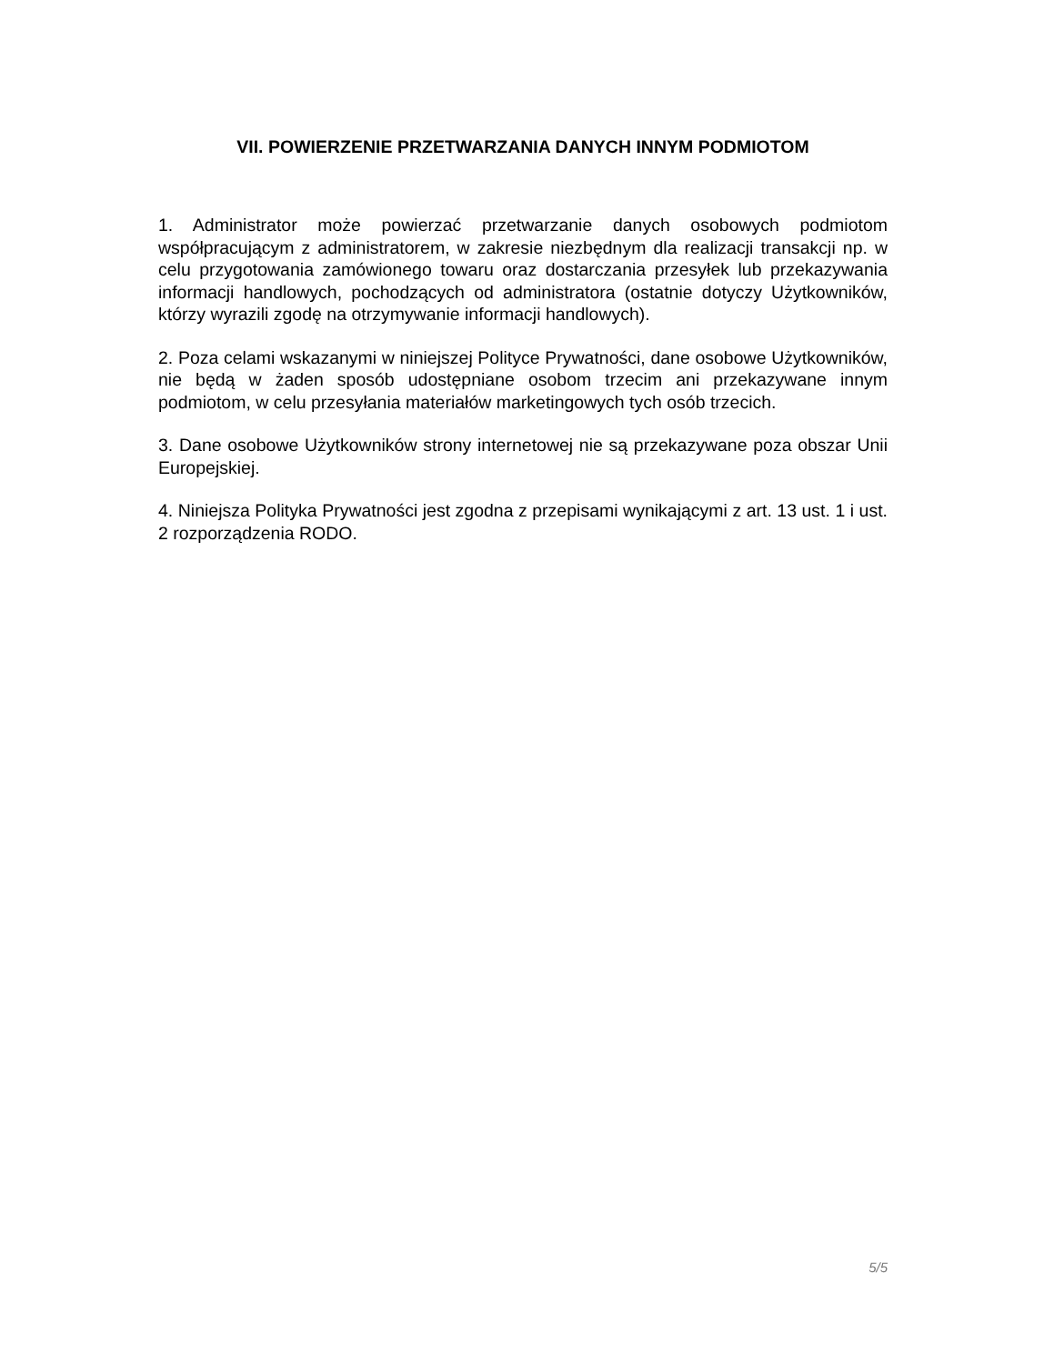VII. POWIERZENIE PRZETWARZANIA DANYCH INNYM PODMIOTOM
1. Administrator może powierzać przetwarzanie danych osobowych podmiotom współpracującym z administratorem, w zakresie niezbędnym dla realizacji transakcji np. w celu przygotowania zamówionego towaru oraz dostarczania przesyłek lub przekazywania informacji handlowych, pochodzących od administratora (ostatnie dotyczy Użytkowników, którzy wyrazili zgodę na otrzymywanie informacji handlowych).
2. Poza celami wskazanymi w niniejszej Polityce Prywatności, dane osobowe Użytkowników, nie będą w żaden sposób udostępniane osobom trzecim ani przekazywane innym podmiotom, w celu przesyłania materiałów marketingowych tych osób trzecich.
3. Dane osobowe Użytkowników strony internetowej nie są przekazywane poza obszar Unii Europejskiej.
4. Niniejsza Polityka Prywatności jest zgodna z przepisami wynikającymi z art. 13 ust. 1 i ust. 2 rozporządzenia RODO.
5/5